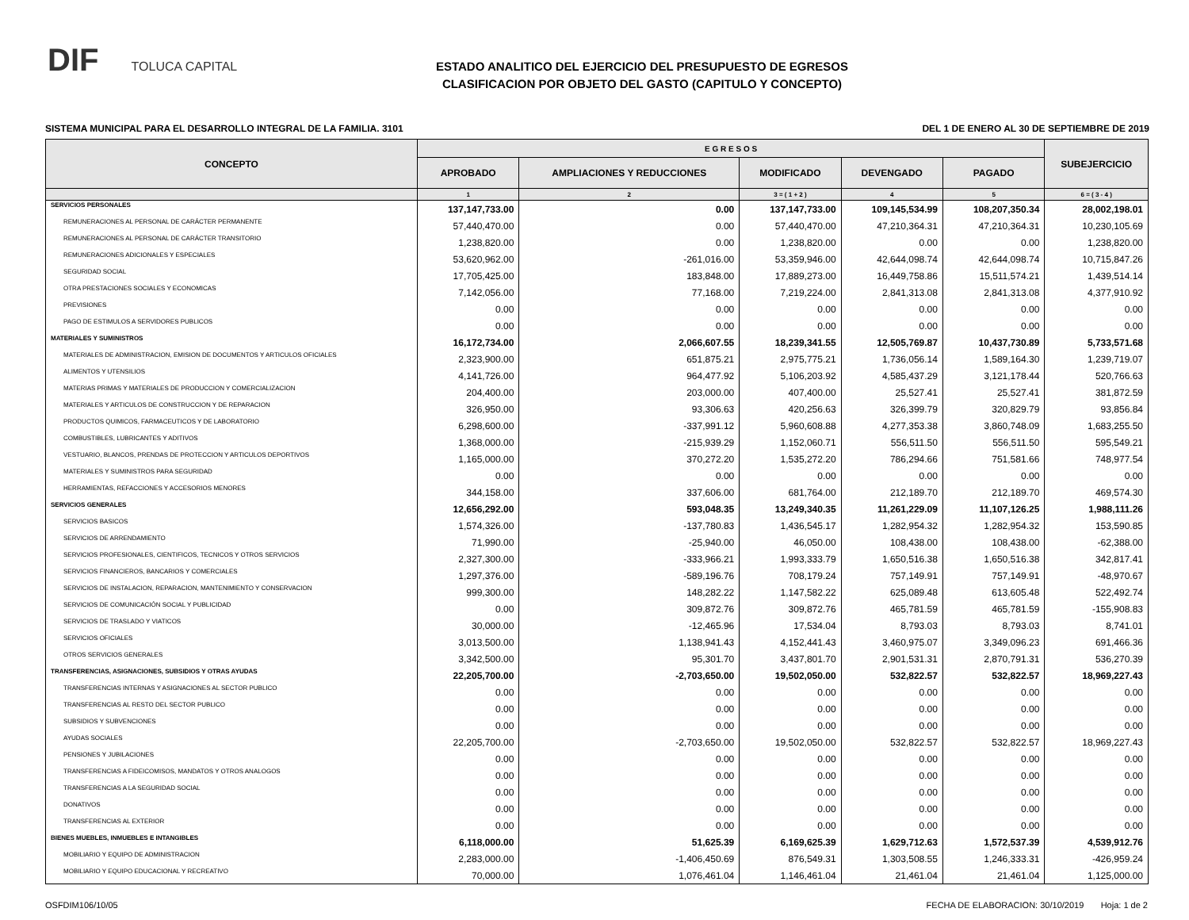DIF TOLUCA CAPITAL
ESTADO ANALITICO DEL EJERCICIO DEL PRESUPUESTO DE EGRESOS
CLASIFICACION POR OBJETO DEL GASTO (CAPITULO Y CONCEPTO)
SISTEMA MUNICIPAL PARA EL DESARROLLO INTEGRAL DE LA FAMILIA. 3101 DEL 1 DE ENERO AL 30 DE SEPTIEMBRE DE 2019
| CONCEPTO | E G R E S O S | | | | | SUBEJERCICIO |
| --- | --- | --- | --- | --- | --- | --- |
| | APROBADO | AMPLIACIONES Y REDUCCIONES | MODIFICADO | DEVENGADO | PAGADO | |
| | 1 | 2 | 3 = ( 1 + 2 ) | 4 | 5 | 6 = ( 3 - 4 ) |
| SERVICIOS PERSONALES | 137,147,733.00 | 0.00 | 137,147,733.00 | 109,145,534.99 | 108,207,350.34 | 28,002,198.01 |
| REMUNERACIONES AL PERSONAL DE CARÁCTER PERMANENTE | 57,440,470.00 | 0.00 | 57,440,470.00 | 47,210,364.31 | 47,210,364.31 | 10,230,105.69 |
| REMUNERACIONES AL PERSONAL DE CARÁCTER TRANSITORIO | 1,238,820.00 | 0.00 | 1,238,820.00 | 0.00 | 0.00 | 1,238,820.00 |
| REMUNERACIONES ADICIONALES Y ESPECIALES | 53,620,962.00 | -261,016.00 | 53,359,946.00 | 42,644,098.74 | 42,644,098.74 | 10,715,847.26 |
| SEGURIDAD SOCIAL | 17,705,425.00 | 183,848.00 | 17,889,273.00 | 16,449,758.86 | 15,511,574.21 | 1,439,514.14 |
| OTRA PRESTACIONES SOCIALES Y ECONOMICAS | 7,142,056.00 | 77,168.00 | 7,219,224.00 | 2,841,313.08 | 2,841,313.08 | 4,377,910.92 |
| PREVISIONES | 0.00 | 0.00 | 0.00 | 0.00 | 0.00 | 0.00 |
| PAGO DE ESTIMULOS A SERVIDORES PUBLICOS | 0.00 | 0.00 | 0.00 | 0.00 | 0.00 | 0.00 |
| MATERIALES Y SUMINISTROS | 16,172,734.00 | 2,066,607.55 | 18,239,341.55 | 12,505,769.87 | 10,437,730.89 | 5,733,571.68 |
| MATERIALES DE ADMINISTRACION, EMISION DE DOCUMENTOS Y ARTICULOS OFICIALES | 2,323,900.00 | 651,875.21 | 2,975,775.21 | 1,736,056.14 | 1,589,164.30 | 1,239,719.07 |
| ALIMENTOS Y UTENSILIOS | 4,141,726.00 | 964,477.92 | 5,106,203.92 | 4,585,437.29 | 3,121,178.44 | 520,766.63 |
| MATERIAS PRIMAS Y MATERIALES DE PRODUCCION Y COMERCIALIZACION | 204,400.00 | 203,000.00 | 407,400.00 | 25,527.41 | 25,527.41 | 381,872.59 |
| MATERIALES Y ARTICULOS DE CONSTRUCCION Y DE REPARACION | 326,950.00 | 93,306.63 | 420,256.63 | 326,399.79 | 320,829.79 | 93,856.84 |
| PRODUCTOS QUIMICOS, FARMACEUTICOS Y DE LABORATORIO | 6,298,600.00 | -337,991.12 | 5,960,608.88 | 4,277,353.38 | 3,860,748.09 | 1,683,255.50 |
| COMBUSTIBLES, LUBRICANTES Y ADITIVOS | 1,368,000.00 | -215,939.29 | 1,152,060.71 | 556,511.50 | 556,511.50 | 595,549.21 |
| VESTUARIO, BLANCOS, PRENDAS DE PROTECCION Y ARTICULOS DEPORTIVOS | 1,165,000.00 | 370,272.20 | 1,535,272.20 | 786,294.66 | 751,581.66 | 748,977.54 |
| MATERIALES Y SUMINISTROS PARA SEGURIDAD | 0.00 | 0.00 | 0.00 | 0.00 | 0.00 | 0.00 |
| HERRAMIENTAS, REFACCIONES Y ACCESORIOS MENORES | 344,158.00 | 337,606.00 | 681,764.00 | 212,189.70 | 212,189.70 | 469,574.30 |
| SERVICIOS GENERALES | 12,656,292.00 | 593,048.35 | 13,249,340.35 | 11,261,229.09 | 11,107,126.25 | 1,988,111.26 |
| SERVICIOS BASICOS | 1,574,326.00 | -137,780.83 | 1,436,545.17 | 1,282,954.32 | 1,282,954.32 | 153,590.85 |
| SERVICIOS DE ARRENDAMIENTO | 71,990.00 | -25,940.00 | 46,050.00 | 108,438.00 | 108,438.00 | -62,388.00 |
| SERVICIOS PROFESIONALES, CIENTIFICOS, TECNICOS Y OTROS SERVICIOS | 2,327,300.00 | -333,966.21 | 1,993,333.79 | 1,650,516.38 | 1,650,516.38 | 342,817.41 |
| SERVICIOS FINANCIEROS, BANCARIOS Y COMERCIALES | 1,297,376.00 | -589,196.76 | 708,179.24 | 757,149.91 | 757,149.91 | -48,970.67 |
| SERVICIOS DE INSTALACION, REPARACION, MANTENIMIENTO Y CONSERVACION | 999,300.00 | 148,282.22 | 1,147,582.22 | 625,089.48 | 613,605.48 | 522,492.74 |
| SERVICIOS DE COMUNICACIÓN SOCIAL Y PUBLICIDAD | 0.00 | 309,872.76 | 309,872.76 | 465,781.59 | 465,781.59 | -155,908.83 |
| SERVICIOS DE TRASLADO Y VIATICOS | 30,000.00 | -12,465.96 | 17,534.04 | 8,793.03 | 8,793.03 | 8,741.01 |
| SERVICIOS OFICIALES | 3,013,500.00 | 1,138,941.43 | 4,152,441.43 | 3,460,975.07 | 3,349,096.23 | 691,466.36 |
| OTROS SERVICIOS GENERALES | 3,342,500.00 | 95,301.70 | 3,437,801.70 | 2,901,531.31 | 2,870,791.31 | 536,270.39 |
| TRANSFERENCIAS, ASIGNACIONES, SUBSIDIOS Y OTRAS AYUDAS | 22,205,700.00 | -2,703,650.00 | 19,502,050.00 | 532,822.57 | 532,822.57 | 18,969,227.43 |
| TRANSFERENCIAS INTERNAS Y ASIGNACIONES AL SECTOR PUBLICO | 0.00 | 0.00 | 0.00 | 0.00 | 0.00 | 0.00 |
| TRANSFERENCIAS AL RESTO DEL SECTOR PUBLICO | 0.00 | 0.00 | 0.00 | 0.00 | 0.00 | 0.00 |
| SUBSIDIOS Y SUBVENCIONES | 0.00 | 0.00 | 0.00 | 0.00 | 0.00 | 0.00 |
| AYUDAS SOCIALES | 22,205,700.00 | -2,703,650.00 | 19,502,050.00 | 532,822.57 | 532,822.57 | 18,969,227.43 |
| PENSIONES Y JUBILACIONES | 0.00 | 0.00 | 0.00 | 0.00 | 0.00 | 0.00 |
| TRANSFERENCIAS A FIDEICOMISOS, MANDATOS Y OTROS ANALOGOS | 0.00 | 0.00 | 0.00 | 0.00 | 0.00 | 0.00 |
| TRANSFERENCIAS A LA SEGURIDAD SOCIAL | 0.00 | 0.00 | 0.00 | 0.00 | 0.00 | 0.00 |
| DONATIVOS | 0.00 | 0.00 | 0.00 | 0.00 | 0.00 | 0.00 |
| TRANSFERENCIAS AL EXTERIOR | 0.00 | 0.00 | 0.00 | 0.00 | 0.00 | 0.00 |
| BIENES MUEBLES, INMUEBLES E INTANGIBLES | 6,118,000.00 | 51,625.39 | 6,169,625.39 | 1,629,712.63 | 1,572,537.39 | 4,539,912.76 |
| MOBILIARIO Y EQUIPO DE ADMINISTRACION | 2,283,000.00 | -1,406,450.69 | 876,549.31 | 1,303,508.55 | 1,246,333.31 | -426,959.24 |
| MOBILIARIO Y EQUIPO EDUCACIONAL Y RECREATIVO | 70,000.00 | 1,076,461.04 | 1,146,461.04 | 21,461.04 | 21,461.04 | 1,125,000.00 |
OSFDIM106/10/05 FECHA DE ELABORACION: 30/10/2019 Hoja: 1 de 2